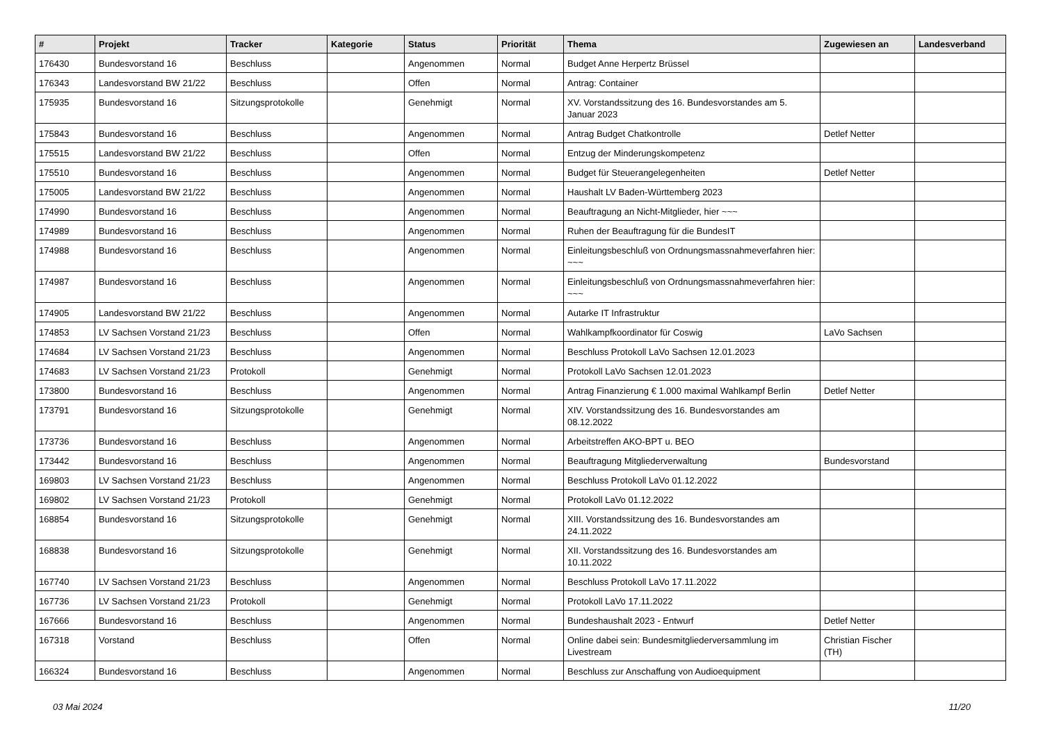| # | Projekt | Tracker | Kategorie | Status | Priorität | Thema | Zugewiesen an | Landesverband |
| --- | --- | --- | --- | --- | --- | --- | --- | --- |
| 176430 | Bundesvorstand 16 | Beschluss | | Angenommen | Normal | Budget Anne Herpertz Brüssel | | |
| 176343 | Landesvorstand BW 21/22 | Beschluss | | Offen | Normal | Antrag: Container | | |
| 175935 | Bundesvorstand 16 | Sitzungsprotokolle | | Genehmigt | Normal | XV. Vorstandssitzung des 16. Bundesvorstandes am 5. Januar 2023 | | |
| 175843 | Bundesvorstand 16 | Beschluss | | Angenommen | Normal | Antrag Budget Chatkontrolle | Detlef Netter | |
| 175515 | Landesvorstand BW 21/22 | Beschluss | | Offen | Normal | Entzug der Minderungskompetenz | | |
| 175510 | Bundesvorstand 16 | Beschluss | | Angenommen | Normal | Budget für Steuerangelegenheiten | Detlef Netter | |
| 175005 | Landesvorstand BW 21/22 | Beschluss | | Angenommen | Normal | Haushalt LV Baden-Württemberg 2023 | | |
| 174990 | Bundesvorstand 16 | Beschluss | | Angenommen | Normal | Beauftragung an Nicht-Mitglieder, hier ~~~ | | |
| 174989 | Bundesvorstand 16 | Beschluss | | Angenommen | Normal | Ruhen der Beauftragung für die BundesIT | | |
| 174988 | Bundesvorstand 16 | Beschluss | | Angenommen | Normal | Einleitungsbeschluß von Ordnungsmassnahmeverfahren hier: ~~~ | | |
| 174987 | Bundesvorstand 16 | Beschluss | | Angenommen | Normal | Einleitungsbeschluß von Ordnungsmassnahmeverfahren hier: ~~~ | | |
| 174905 | Landesvorstand BW 21/22 | Beschluss | | Angenommen | Normal | Autarke IT Infrastruktur | | |
| 174853 | LV Sachsen Vorstand 21/23 | Beschluss | | Offen | Normal | Wahlkampfkoordinator für Coswig | LaVo Sachsen | |
| 174684 | LV Sachsen Vorstand 21/23 | Beschluss | | Angenommen | Normal | Beschluss Protokoll LaVo Sachsen 12.01.2023 | | |
| 174683 | LV Sachsen Vorstand 21/23 | Protokoll | | Genehmigt | Normal | Protokoll LaVo Sachsen 12.01.2023 | | |
| 173800 | Bundesvorstand 16 | Beschluss | | Angenommen | Normal | Antrag Finanzierung € 1.000 maximal Wahlkampf Berlin | Detlef Netter | |
| 173791 | Bundesvorstand 16 | Sitzungsprotokolle | | Genehmigt | Normal | XIV. Vorstandssitzung des 16. Bundesvorstandes am 08.12.2022 | | |
| 173736 | Bundesvorstand 16 | Beschluss | | Angenommen | Normal | Arbeitstreffen AKO-BPT u. BEO | | |
| 173442 | Bundesvorstand 16 | Beschluss | | Angenommen | Normal | Beauftragung Mitgliederverwaltung | Bundesvorstand | |
| 169803 | LV Sachsen Vorstand 21/23 | Beschluss | | Angenommen | Normal | Beschluss Protokoll LaVo 01.12.2022 | | |
| 169802 | LV Sachsen Vorstand 21/23 | Protokoll | | Genehmigt | Normal | Protokoll LaVo 01.12.2022 | | |
| 168854 | Bundesvorstand 16 | Sitzungsprotokolle | | Genehmigt | Normal | XIII. Vorstandssitzung des 16. Bundesvorstandes am 24.11.2022 | | |
| 168838 | Bundesvorstand 16 | Sitzungsprotokolle | | Genehmigt | Normal | XII. Vorstandssitzung des 16. Bundesvorstandes am 10.11.2022 | | |
| 167740 | LV Sachsen Vorstand 21/23 | Beschluss | | Angenommen | Normal | Beschluss Protokoll LaVo 17.11.2022 | | |
| 167736 | LV Sachsen Vorstand 21/23 | Protokoll | | Genehmigt | Normal | Protokoll LaVo 17.11.2022 | | |
| 167666 | Bundesvorstand 16 | Beschluss | | Angenommen | Normal | Bundeshaushalt 2023 - Entwurf | Detlef Netter | |
| 167318 | Vorstand | Beschluss | | Offen | Normal | Online dabei sein: Bundesmitgliederversammlung im Livestream | Christian Fischer (TH) | |
| 166324 | Bundesvorstand 16 | Beschluss | | Angenommen | Normal | Beschluss zur Anschaffung von Audioequipment | | |
03 Mai 2024 11/20